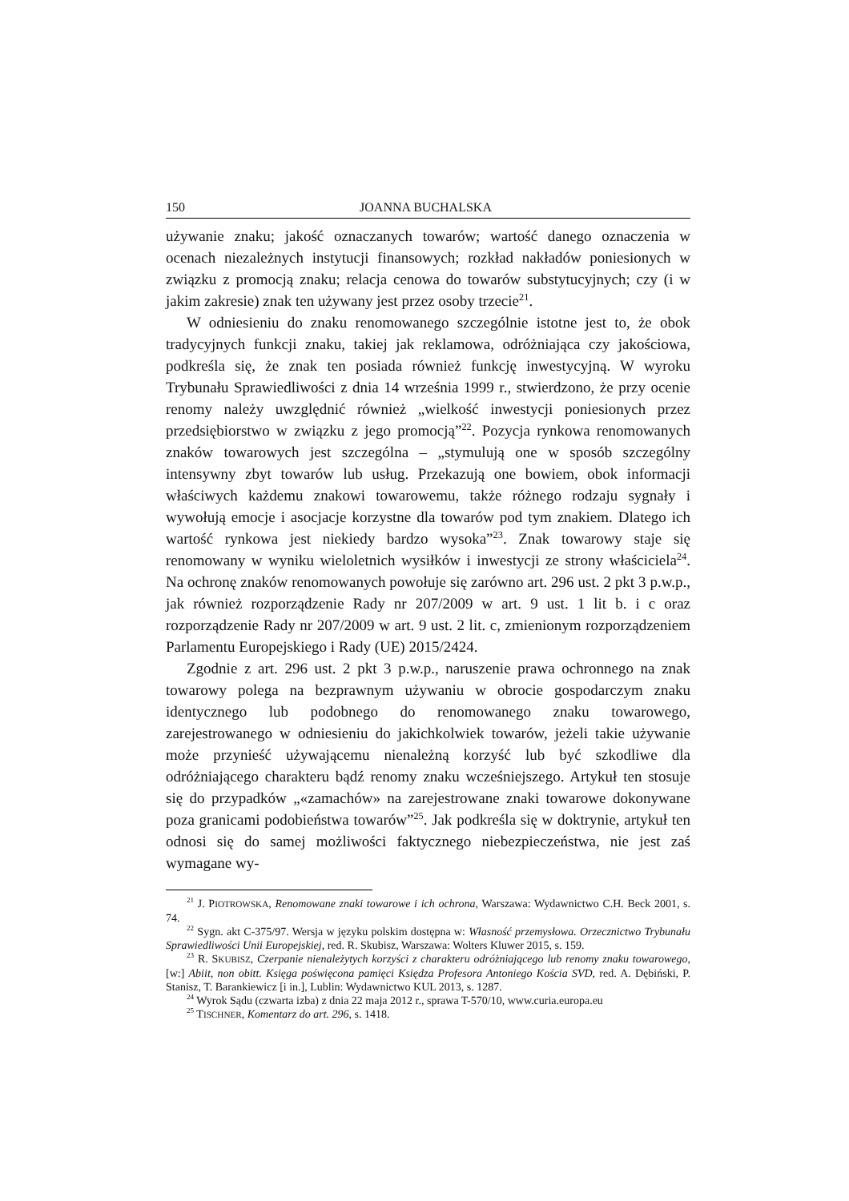150 JOANNA BUCHALSKA
używanie znaku; jakość oznaczanych towarów; wartość danego oznaczenia w ocenach niezależnych instytucji finansowych; rozkład nakładów poniesionych w związku z promocją znaku; relacja cenowa do towarów substytucyjnych; czy (i w jakim zakresie) znak ten używany jest przez osoby trzecie<sup>21</sup>.
W odniesieniu do znaku renomowanego szczególnie istotne jest to, że obok tradycyjnych funkcji znaku, takiej jak reklamowa, odróżniająca czy jakościowa, podkreśla się, że znak ten posiada również funkcję inwestycyjną. W wyroku Trybunału Sprawiedliwości z dnia 14 września 1999 r., stwierdzono, że przy ocenie renomy należy uwzględnić również „wielkość inwestycji poniesionych przez przedsiębiorstwo w związku z jego promocją”<sup>22</sup>. Pozycja rynkowa renomowanych znaków towarowych jest szczególna – „stymulują one w sposób szczególny intensywny zbyt towarów lub usług. Przekazują one bowiem, obok informacji właściwych każdemu znakowi towarowemu, także różnego rodzaju sygnały i wywołują emocje i asocjacje korzystne dla towarów pod tym znakiem. Dlatego ich wartość rynkowa jest niekiedy bardzo wysoka”<sup>23</sup>. Znak towarowy staje się renomowany w wyniku wieloletnich wysiłków i inwestycji ze strony właściciela<sup>24</sup>. Na ochronę znaków renomowanych powołuje się zarówno art. 296 ust. 2 pkt 3 p.w.p., jak również rozporządzenie Rady nr 207/2009 w art. 9 ust. 1 lit b. i c oraz rozporządzenie Rady nr 207/2009 w art. 9 ust. 2 lit. c, zmienionym rozporządzeniem Parlamentu Europejskiego i Rady (UE) 2015/2424.
Zgodnie z art. 296 ust. 2 pkt 3 p.w.p., naruszenie prawa ochronnego na znak towarowy polega na bezprawnym używaniu w obrocie gospodarczym znaku identycznego lub podobnego do renomowanego znaku towarowego, zarejestrowanego w odniesieniu do jakichkolwiek towarów, jeżeli takie używanie może przynieść używającemu nienależną korzyść lub być szkodliwe dla odróżniającego charakteru bądź renomy znaku wcześniejszego. Artykuł ten stosuje się do przypadków „«zamachów» na zarejestrowane znaki towarowe dokonywane poza granicami podobieństwa towarów”<sup>25</sup>. Jak podkreśla się w doktrynie, artykuł ten odnosi się do samej możliwości faktycznego niebezpieczeństwa, nie jest zaś wymagane wy-
<sup>21</sup> J. PIOTROWSKA, Renomowane znaki towarowe i ich ochrona, Warszawa: Wydawnictwo C.H. Beck 2001, s. 74.
<sup>22</sup> Sygn. akt C-375/97. Wersja w języku polskim dostępna w: Własność przemysłowa. Orzecznictwo Trybunału Sprawiedliwości Unii Europejskiej, red. R. Skubisz, Warszawa: Wolters Kluwer 2015, s. 159.
<sup>23</sup> R. SKUBISZ, Czerpanie nienależytych korzyści z charakteru odróżniającego lub renomy znaku towarowego, [w:] Abiit, non obitt. Księga poświęcona pamięci Księdza Profesora Antoniego Kościa SVD, red. A. Dębiński, P. Stanisz, T. Barankiewicz [i in.], Lublin: Wydawnictwo KUL 2013, s. 1287.
<sup>24</sup> Wyrok Sądu (czwarta izba) z dnia 22 maja 2012 r., sprawa T-570/10, www.curia.europa.eu
<sup>25</sup> TISCHNER, Komentarz do art. 296, s. 1418.